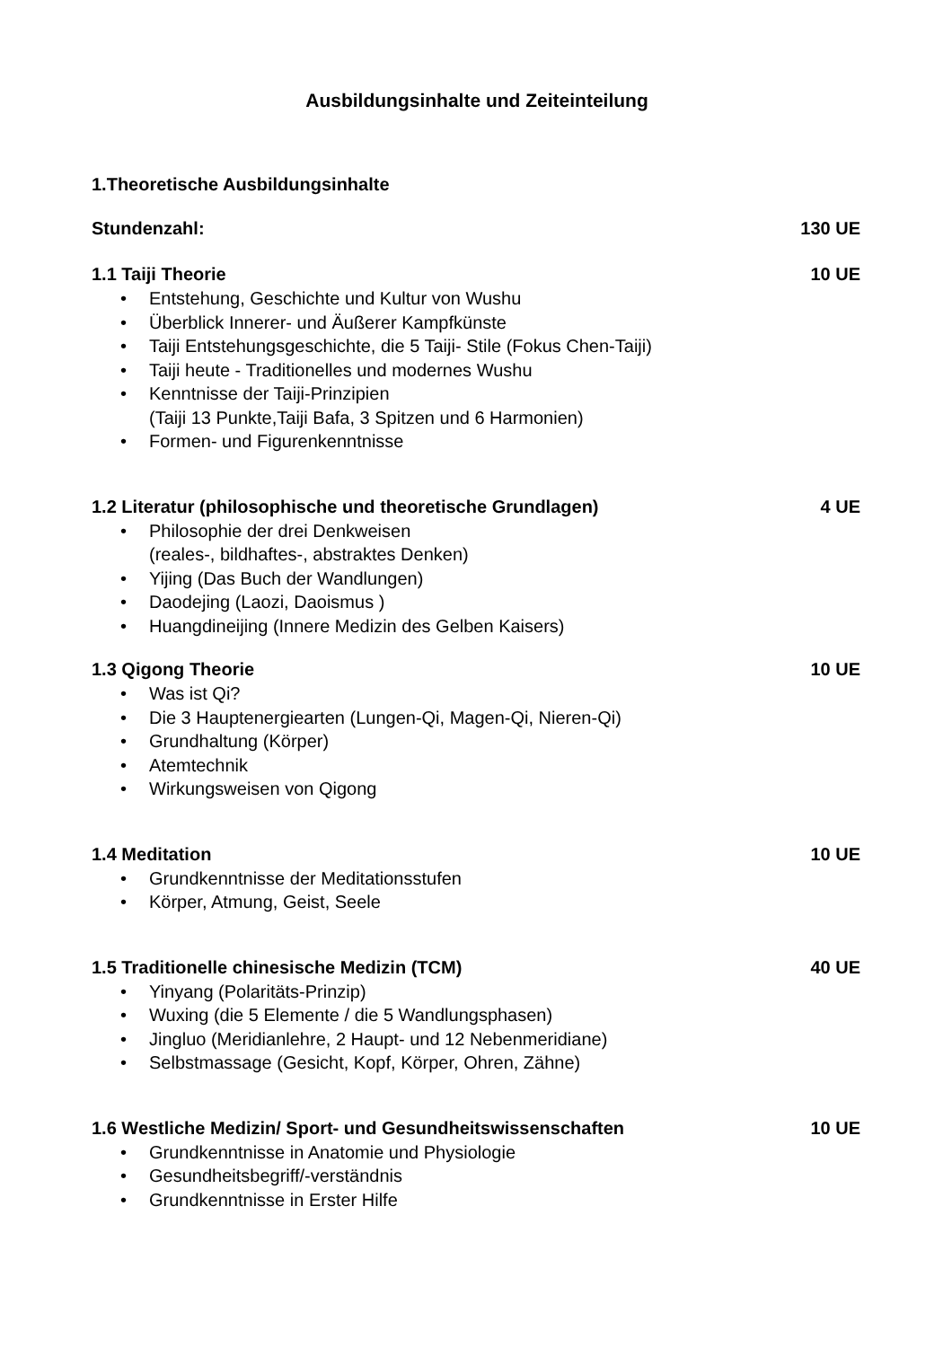Ausbildungsinhalte und Zeiteinteilung
1.Theoretische Ausbildungsinhalte
Stundenzahl: 130 UE
1.1 Taiji Theorie 10 UE
• Entstehung, Geschichte und Kultur von Wushu
• Überblick Innerer- und Äußerer Kampfkünste
• Taiji Entstehungsgeschichte, die 5 Taiji- Stile (Fokus Chen-Taiji)
• Taiji heute - Traditionelles und modernes Wushu
• Kenntnisse der Taiji-Prinzipien
(Taiji 13 Punkte,Taiji Bafa, 3 Spitzen und 6 Harmonien)
• Formen- und Figurenkenntnisse
1.2 Literatur (philosophische und theoretische Grundlagen) 4 UE
• Philosophie der drei Denkweisen
(reales-, bildhaftes-, abstraktes Denken)
• Yijing (Das Buch der Wandlungen)
• Daodejing (Laozi, Daoismus )
• Huangdineijing (Innere Medizin des Gelben Kaisers)
1.3 Qigong Theorie 10 UE
• Was ist Qi?
• Die 3 Hauptenergiearten (Lungen-Qi, Magen-Qi, Nieren-Qi)
• Grundhaltung (Körper)
• Atemtechnik
• Wirkungsweisen von Qigong
1.4 Meditation 10 UE
• Grundkenntnisse der Meditationsstufen
• Körper, Atmung, Geist, Seele
1.5 Traditionelle chinesische Medizin (TCM) 40 UE
• Yinyang (Polaritäts-Prinzip)
• Wuxing (die 5 Elemente / die 5 Wandlungsphasen)
• Jingluo (Meridianlehre, 2 Haupt- und 12 Nebenmeridiane)
• Selbstmassage (Gesicht, Kopf, Körper, Ohren, Zähne)
1.6 Westliche Medizin/ Sport- und Gesundheitswissenschaften 10 UE
• Grundkenntnisse in Anatomie und Physiologie
• Gesundheitsbegriff/-verständnis
• Grundkenntnisse in Erster Hilfe